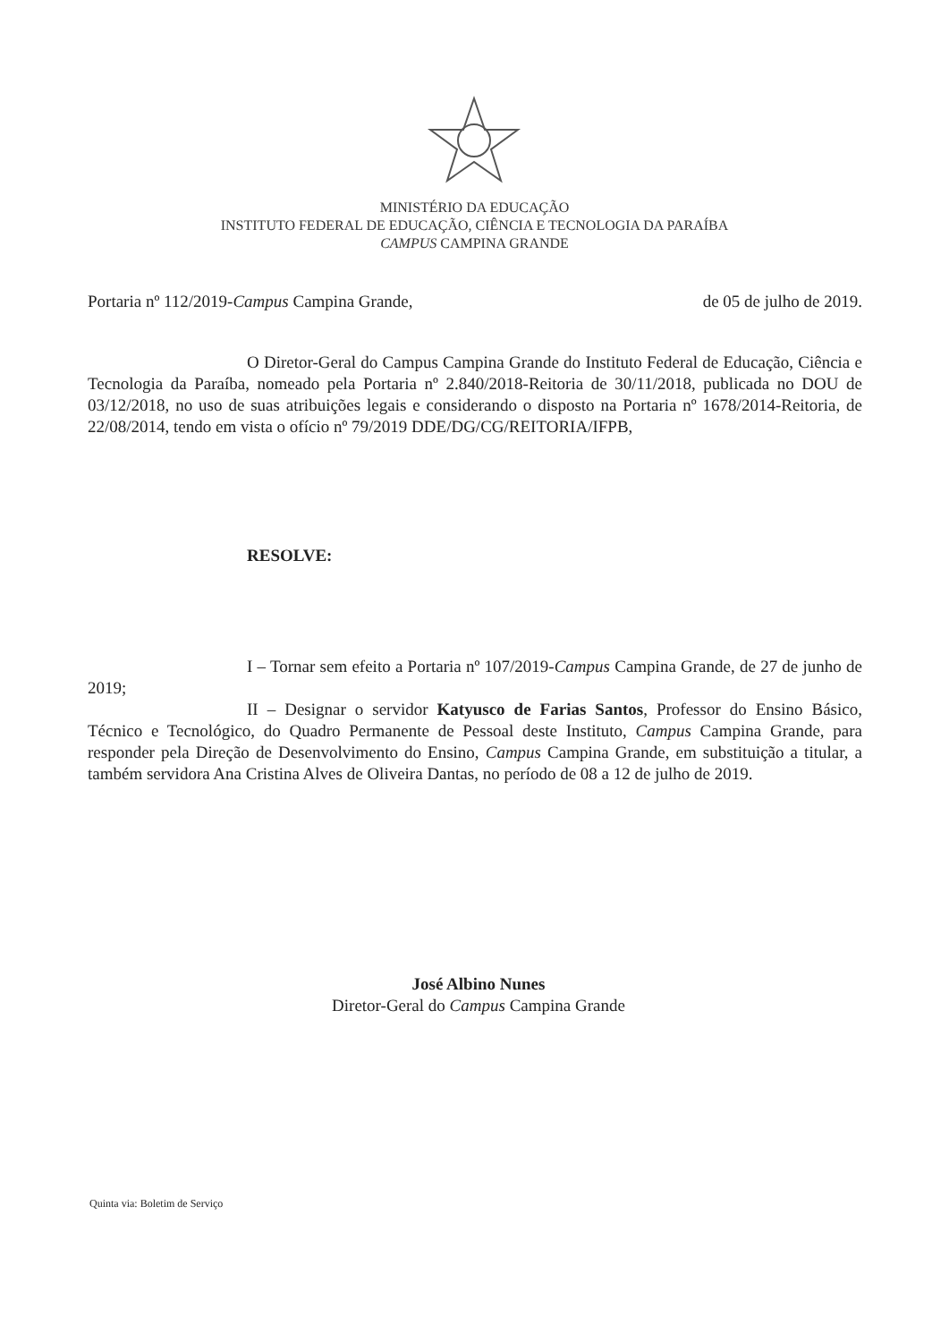MINISTÉRIO DA EDUCAÇÃO
INSTITUTO FEDERAL DE EDUCAÇÃO, CIÊNCIA E TECNOLOGIA DA PARAÍBA
CAMPUS CAMPINA GRANDE
Portaria nº 112/2019-Campus Campina Grande, de 05 de julho de 2019.
O Diretor-Geral do Campus Campina Grande do Instituto Federal de Educação, Ciência e Tecnologia da Paraíba, nomeado pela Portaria nº 2.840/2018-Reitoria de 30/11/2018, publicada no DOU de 03/12/2018, no uso de suas atribuições legais e considerando o disposto na Portaria nº 1678/2014-Reitoria, de 22/08/2014, tendo em vista o ofício nº 79/2019 DDE/DG/CG/REITORIA/IFPB,
RESOLVE:
I – Tornar sem efeito a Portaria nº 107/2019-Campus Campina Grande, de 27 de junho de 2019;
II – Designar o servidor Katyusco de Farias Santos, Professor do Ensino Básico, Técnico e Tecnológico, do Quadro Permanente de Pessoal deste Instituto, Campus Campina Grande, para responder pela Direção de Desenvolvimento do Ensino, Campus Campina Grande, em substituição a titular, a também servidora Ana Cristina Alves de Oliveira Dantas, no período de 08 a 12 de julho de 2019.
José Albino Nunes
Diretor-Geral do Campus Campina Grande
Quinta via: Boletim de Serviço